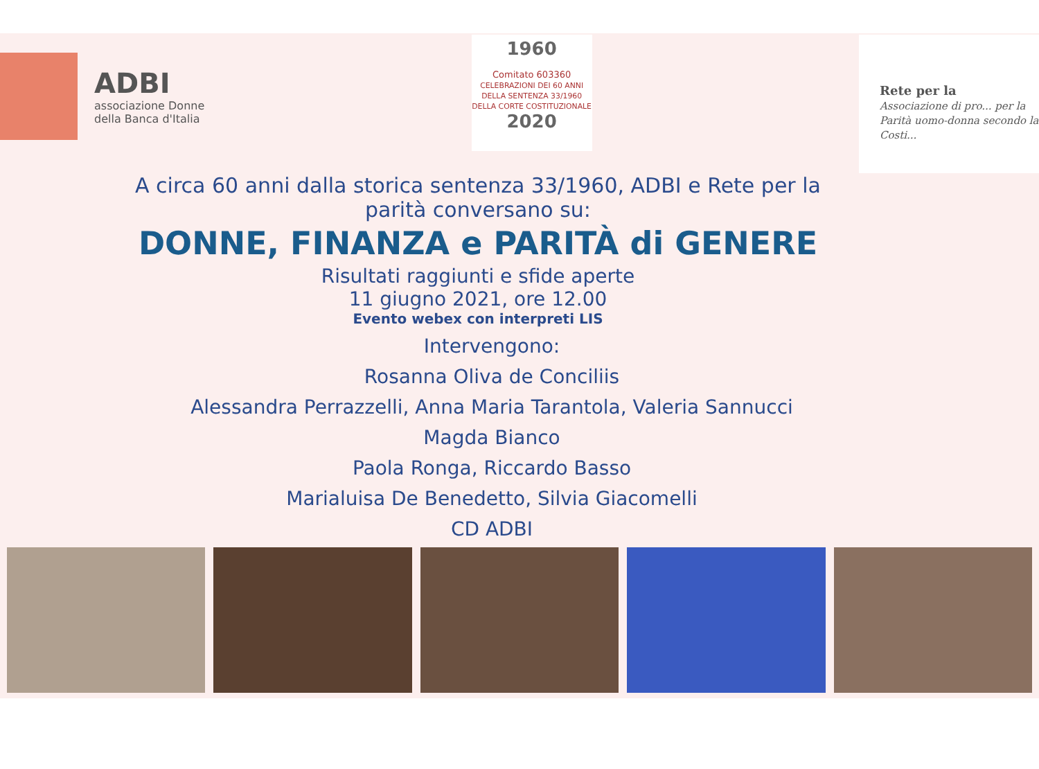ADBI
associazione Donne
della Banca d'Italia
1960
Comitato 603360
CELEBRAZIONI DEI 60 ANNI DELLA SENTENZA 33/1960 DELLA CORTE COSTITUZIONALE
2020
Rete per la
Associazione di pro... per la Parità uomo-donna secondo la Costi...
A circa 60 anni dalla storica sentenza 33/1960, ADBI e Rete per la parità conversano su:
DONNE, FINANZA e PARITÀ di GENERE
Risultati raggiunti e sfide aperte
11 giugno 2021, ore 12.00
Evento webex con interpreti LIS
Intervengono:
Rosanna Oliva de Conciliis
Alessandra Perrazzelli, Anna Maria Tarantola, Valeria Sannucci
Magda Bianco
Paola Ronga, Riccardo Basso
Marialuisa De Benedetto, Silvia Giacomelli
CD ADBI